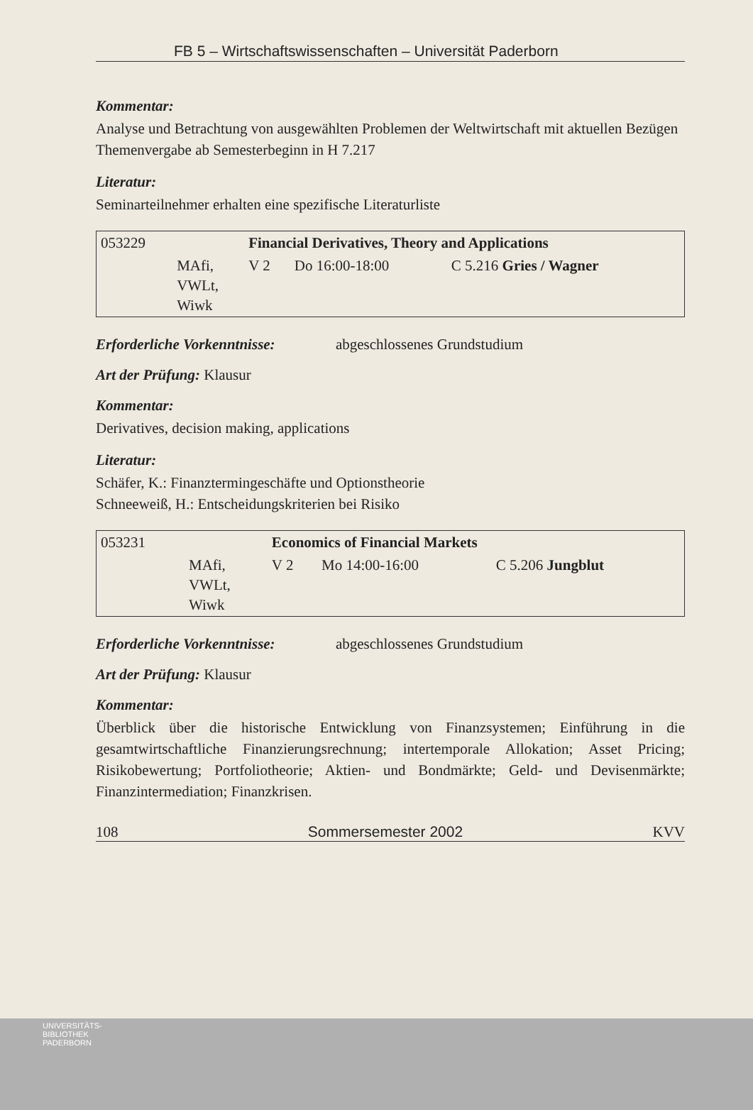FB 5 – Wirtschaftswissenschaften – Universität Paderborn
Kommentar:
Analyse und Betrachtung von ausgewählten Problemen der Weltwirtschaft mit aktuellen Bezügen
Themenvergabe ab Semesterbeginn in H 7.217
Literatur:
Seminarteilnehmer erhalten eine spezifische Literaturliste
| 053229 | | Financial Derivatives, Theory and Applications | | |
| | MAfi, VWLt, Wiwk | V 2 | Do 16:00-18:00 | C 5.216 Gries / Wagner |
Erforderliche Vorkenntnisse: abgeschlossenes Grundstudium
Art der Prüfung: Klausur
Kommentar:
Derivatives, decision making, applications
Literatur:
Schäfer, K.: Finanztermingeschäfte und Optionstheorie
Schneeweiß, H.: Entscheidungskriterien bei Risiko
| 053231 | | Economics of Financial Markets | | |
| | MAfi, VWLt, Wiwk | V 2 | Mo 14:00-16:00 | C 5.206 Jungblut |
Erforderliche Vorkenntnisse: abgeschlossenes Grundstudium
Art der Prüfung: Klausur
Kommentar:
Überblick über die historische Entwicklung von Finanzsystemen; Einführung in die gesamtwirtschaftliche Finanzierungsrechnung; intertemporale Allokation; Asset Pricing; Risikobewertung; Portfoliotheorie; Aktien- und Bondmärkte; Geld- und Devisenmärkte; Finanzintermediation; Finanzkrisen.
108 Sommersemester 2002 KVV
UNIVERSITÄTS-
BIBLIOTHEK
PADERBORN